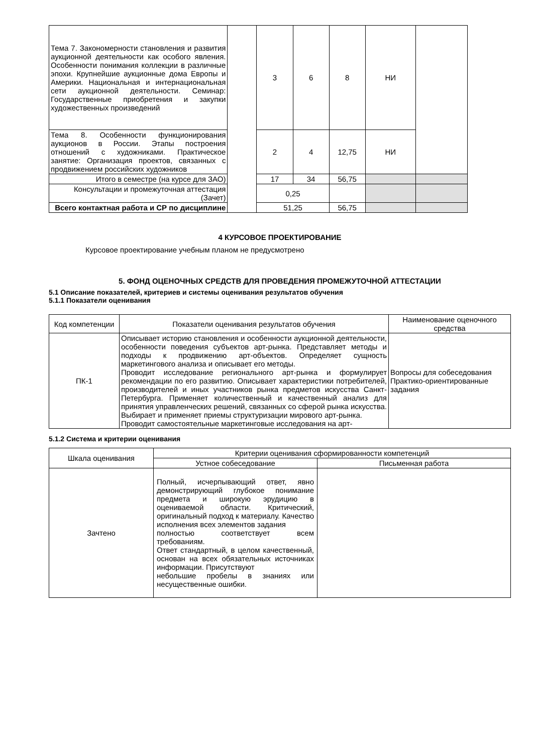| Тема 7. Закономерности становления и развития аукционной деятельности как особого явления. Особенности понимания коллекции в различные эпохи. Крупнейшие аукционные дома Европы и Америки. Национальная и интернациональная сети аукционной деятельности. Семинар: Государственные приобретения и закупки художественных произведений | | 3 | 6 | 8 | НИ | |
| Тема 8. Особенности функционирования аукционов в России. Этапы построения отношений с художниками. Практическое занятие: Организация проектов, связанных с продвижением российских художников | | 2 | 4 | 12,75 | НИ | |
| Итого в семестре (на курсе для ЗАО) | | 17 | 34 | 56,75 | | |
| Консультации и промежуточная аттестация (Зачет) | | 0,25 | | | | |
| Всего контактная работа и СР по дисциплине | | 51,25 | | 56,75 | | |
4 КУРСОВОЕ ПРОЕКТИРОВАНИЕ
Курсовое проектирование учебным планом не предусмотрено
5. ФОНД ОЦЕНОЧНЫХ СРЕДСТВ ДЛЯ ПРОВЕДЕНИЯ ПРОМЕЖУТОЧНОЙ АТТЕСТАЦИИ
5.1 Описание показателей, критериев и системы оценивания результатов обучения
5.1.1 Показатели оценивания
| Код компетенции | Показатели оценивания результатов обучения | Наименование оценочного средства |
| --- | --- | --- |
| ПК-1 | Описывает историю становления и особенности аукционной деятельности, особенности поведения субъектов арт-рынка. Представляет методы и подходы к продвижению арт-объектов. Определяет сущность маркетингового анализа и описывает его методы. Проводит исследование регионального арт-рынка и формулирует рекомендации по его развитию. Описывает характеристики потребителей, производителей и иных участников рынка предметов искусства Санкт-Петербурга. Применяет количественный и качественный анализ для принятия управленческих решений, связанных со сферой рынка искусства. Выбирает и применяет приемы структуризации мирового арт-рынка. Проводит самостоятельные маркетинговые исследования на арт- | Вопросы для собеседования Практико-ориентированные задания |
5.1.2 Система и критерии оценивания
| Шкала оценивания | Критерии оценивания сформированности компетенций | |
| --- | --- | --- |
| | Устное собеседование | Письменная работа |
| Зачтено | Полный, исчерпывающий ответ, явно демонстрирующий глубокое понимание предмета и широкую эрудицию в оцениваемой области. Критический, оригинальный подход к материалу. Качество исполнения всех элементов задания полностью соответствует всем требованиям. Ответ стандартный, в целом качественный, основан на всех обязательных источниках информации. Присутствуют небольшие пробелы в знаниях или несущественные ошибки. | |